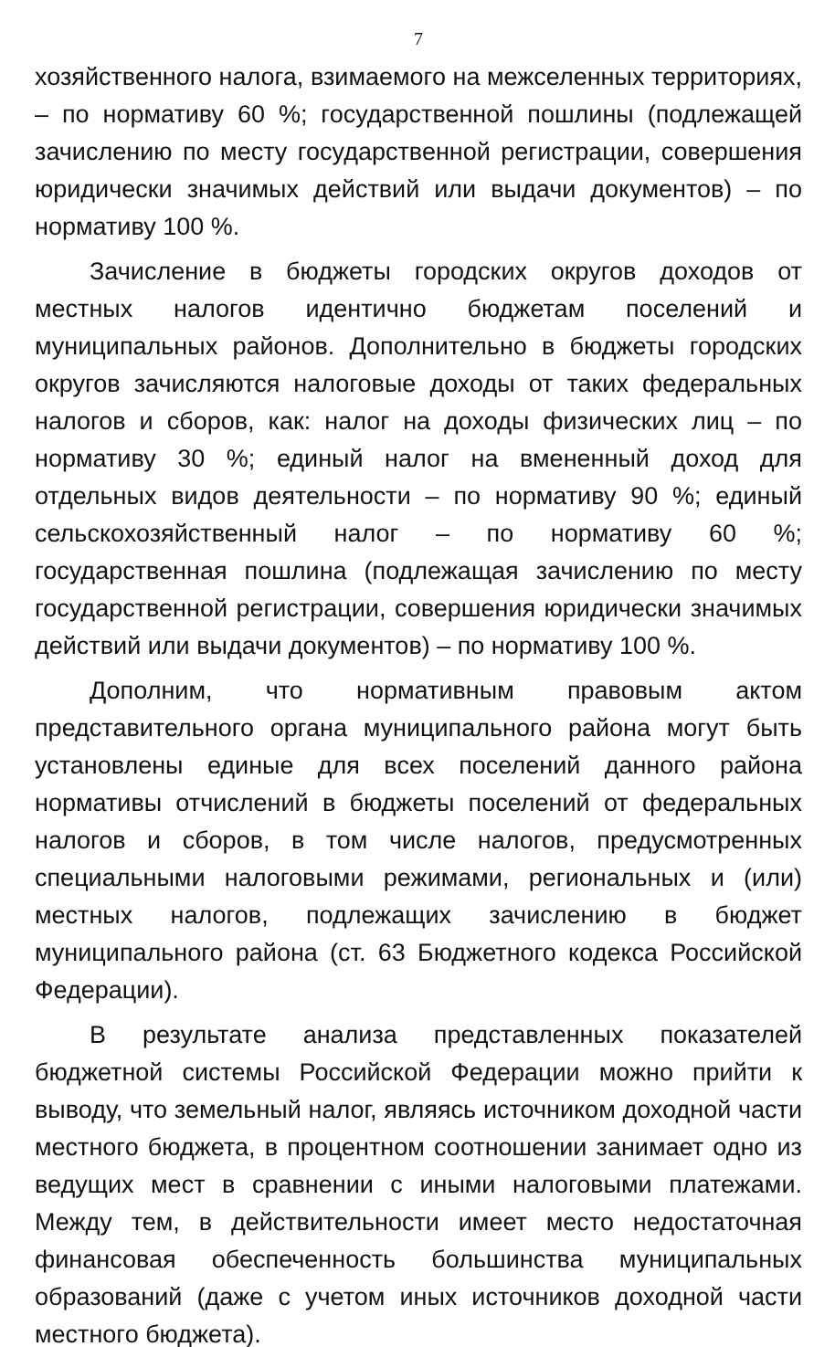7
хозяйственного налога, взимаемого на межселенных территориях, – по нормативу 60 %; государственной пошлины (подлежащей зачислению по месту государственной регистрации, совершения юридически значимых действий или выдачи документов) – по нормативу 100 %.
Зачисление в бюджеты городских округов доходов от местных налогов идентично бюджетам поселений и муниципальных районов. Дополнительно в бюджеты городских округов зачисляются налоговые доходы от таких федеральных налогов и сборов, как: налог на доходы физических лиц – по нормативу 30 %; единый налог на вмененный доход для отдельных видов деятельности – по нормативу 90 %; единый сельскохозяйственный налог – по нормативу 60 %; государственная пошлина (подлежащая зачислению по месту государственной регистрации, совершения юридически значимых действий или выдачи документов) – по нормативу 100 %.
Дополним, что нормативным правовым актом представительного органа муниципального района могут быть установлены единые для всех поселений данного района нормативы отчислений в бюджеты поселений от федеральных налогов и сборов, в том числе налогов, предусмотренных специальными налоговыми режимами, региональных и (или) местных налогов, подлежащих зачислению в бюджет муниципального района (ст. 63 Бюджетного кодекса Российской Федерации).
В результате анализа представленных показателей бюджетной системы Российской Федерации можно прийти к выводу, что земельный налог, являясь источником доходной части местного бюджета, в процентном соотношении занимает одно из ведущих мест в сравнении с иными налоговыми платежами. Между тем, в действительности имеет место недостаточная финансовая обеспеченность большинства муниципальных образований (даже с учетом иных источников доходной части местного бюджета).